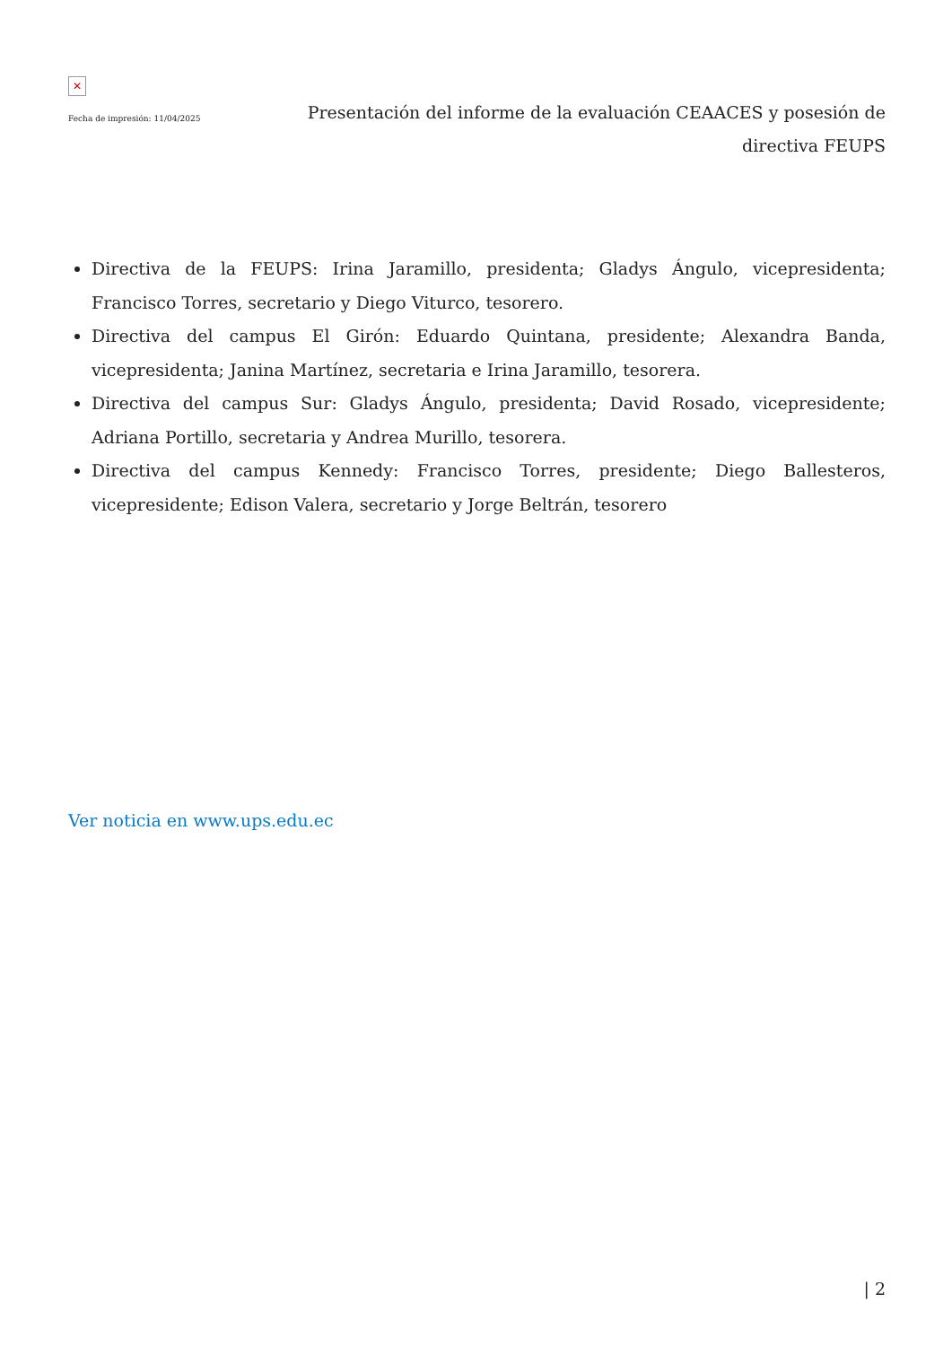✕
Fecha de impresión: 11/04/2025
Presentación del informe de la evaluación CEAACES y posesión de directiva FEUPS
Directiva de la FEUPS: Irina Jaramillo, presidenta; Gladys Ángulo, vicepresidenta; Francisco Torres, secretario y Diego Viturco, tesorero.
Directiva del campus El Girón: Eduardo Quintana, presidente; Alexandra Banda, vicepresidenta; Janina Martínez, secretaria e Irina Jaramillo, tesorera.
Directiva del campus Sur: Gladys Ángulo, presidenta; David Rosado, vicepresidente; Adriana Portillo, secretaria y Andrea Murillo, tesorera.
Directiva del campus Kennedy: Francisco Torres, presidente; Diego Ballesteros, vicepresidente; Edison Valera, secretario y Jorge Beltrán, tesorero
Ver noticia en www.ups.edu.ec
| 2